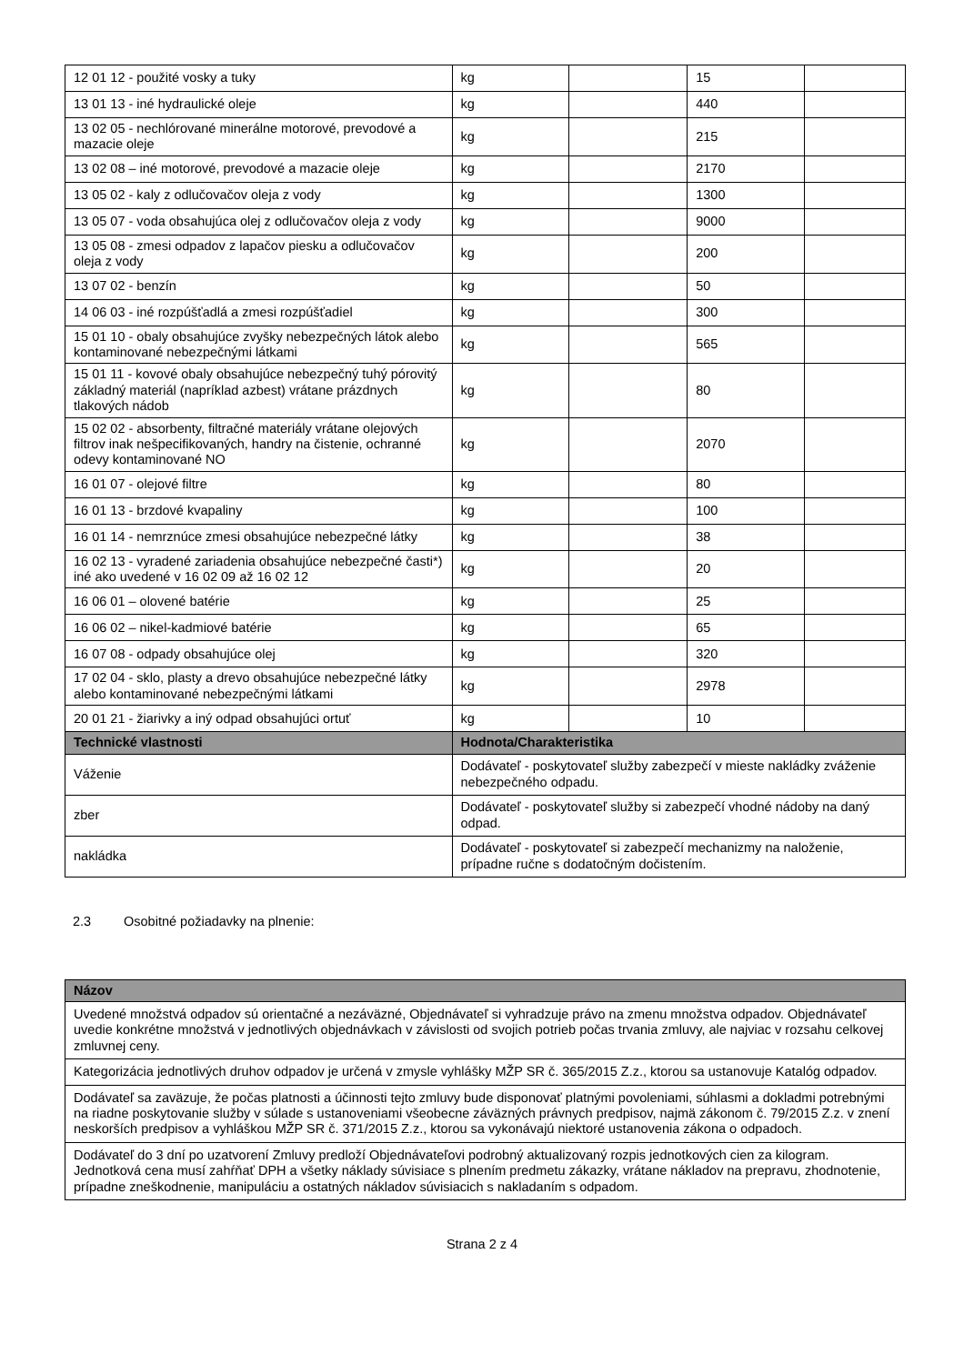| 12 01 12 - použité vosky a tuky | kg | | 15 | |
| 13 01 13 - iné hydraulické oleje | kg | | 440 | |
| 13 02 05 - nechlórované minerálne motorové, prevodové a mazacie oleje | kg | | 215 | |
| 13 02 08 – iné motorové, prevodové a mazacie oleje | kg | | 2170 | |
| 13 05 02 - kaly z odlučovačov oleja z vody | kg | | 1300 | |
| 13 05 07 - voda obsahujúca olej z odlučovačov oleja z vody | kg | | 9000 | |
| 13 05 08 - zmesi odpadov z lapačov piesku a odlučovačov oleja z vody | kg | | 200 | |
| 13 07 02 - benzín | kg | | 50 | |
| 14 06 03 - iné rozpúšťadlá a zmesi rozpúšťadiel | kg | | 300 | |
| 15 01 10 - obaly obsahujúce zvyšky nebezpečných látok alebo kontaminované nebezpečnými látkami | kg | | 565 | |
| 15 01 11 - kovové obaly obsahujúce nebezpečný tuhý pórovitý základný materiál (napríklad azbest) vrátane prázdnych tlakových nádob | kg | | 80 | |
| 15 02 02 - absorbenty, filtračné materiály vrátane olejových filtrov inak nešpecifikovaných, handry na čistenie, ochranné odevy kontaminované NO | kg | | 2070 | |
| 16 01 07 - olejové filtre | kg | | 80 | |
| 16 01 13 - brzdové kvapaliny | kg | | 100 | |
| 16 01 14 - nemrznúce zmesi obsahujúce nebezpečné látky | kg | | 38 | |
| 16 02 13 - vyradené zariadenia obsahujúce nebezpečné časti*) iné ako uvedené v 16 02 09 až 16 02 12 | kg | | 20 | |
| 16 06 01 – olovené batérie | kg | | 25 | |
| 16 06 02 – nikel-kadmiové batérie | kg | | 65 | |
| 16 07 08 - odpady obsahujúce olej | kg | | 320 | |
| 17 02 04 - sklo, plasty a drevo obsahujúce nebezpečné látky alebo kontaminované nebezpečnými látkami | kg | | 2978 | |
| 20 01 21 - žiarivky a iný odpad obsahujúci ortuť | kg | | 10 | |
| Technické vlastnosti | Hodnota/Charakteristika | | | |
| Váženie | Dodávateľ - poskytovateľ služby zabezpečí v mieste nakládky zváženie nebezpečného odpadu. | | | |
| zber | Dodávateľ - poskytovateľ služby si zabezpečí vhodné nádoby na daný odpad. | | | |
| nakládka | Dodávateľ - poskytovateľ si zabezpečí mechanizmy na naloženie, prípadne ručne s dodatočným dočistením. | | | |
2.3 Osobitné požiadavky na plnenie:
| Názov |
| --- |
| Uvedené množstvá odpadov sú orientačné a nezáväzné, Objednávateľ si vyhradzuje právo na zmenu množstva odpadov. Objednávateľ uvedie konkrétne množstvá v jednotlivých objednávkach v závislosti od svojich potrieb počas trvania zmluvy, ale najviac v rozsahu celkovej zmluvnej ceny. |
| Kategorizácia jednotlivých druhov odpadov je určená v zmysle vyhlášky MŽP SR č. 365/2015 Z.z., ktorou sa ustanovuje Katalóg odpadov. |
| Dodávateľ sa zaväzuje, že počas platnosti a účinnosti tejto zmluvy bude disponovať platnými povoleniami, súhlasmi a dokladmi potrebnými na riadne poskytovanie služby v súlade s ustanoveniami všeobecne záväzných právnych predpisov, najmä zákonom č. 79/2015 Z.z. v znení neskorších predpisov a vyhláškou MŽP SR č. 371/2015 Z.z., ktorou sa vykonávajú niektoré ustanovenia zákona o odpadoch. |
| Dodávateľ do 3 dní po uzatvorení Zmluvy predloží Objednávateľovi podrobný aktualizovaný rozpis jednotkových cien za kilogram. Jednotková cena musí zahŕňať DPH a všetky náklady súvisiace s plnením predmetu zákazky, vrátane nákladov na prepravu, zhodnotenie, prípadne zneškodnenie, manipuláciu a ostatných nákladov súvisiacich s nakladaním s odpadom. |
Strana 2 z 4